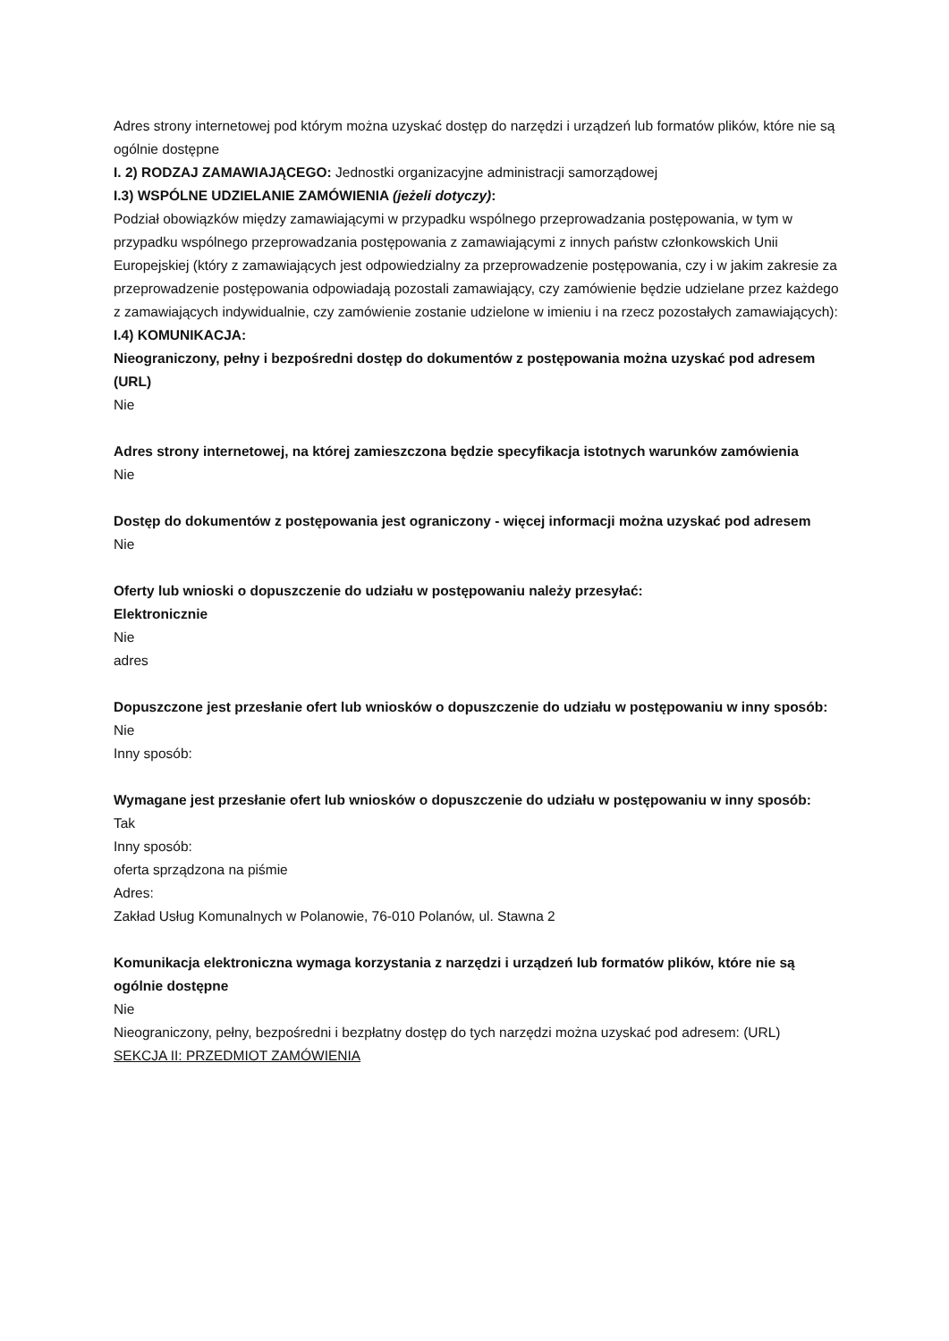Adres strony internetowej pod którym można uzyskać dostęp do narzędzi i urządzeń lub formatów plików, które nie są ogólnie dostępne
I. 2) RODZAJ ZAMAWIAJĄCEGO: Jednostki organizacyjne administracji samorządowej
I.3) WSPÓLNE UDZIELANIE ZAMÓWIENIA (jeżeli dotyczy):
Podział obowiązków między zamawiającymi w przypadku wspólnego przeprowadzania postępowania, w tym w przypadku wspólnego przeprowadzania postępowania z zamawiającymi z innych państw członkowskich Unii Europejskiej (który z zamawiających jest odpowiedzialny za przeprowadzenie postępowania, czy i w jakim zakresie za przeprowadzenie postępowania odpowiadają pozostali zamawiający, czy zamówienie będzie udzielane przez każdego z zamawiających indywidualnie, czy zamówienie zostanie udzielone w imieniu i na rzecz pozostałych zamawiających):
I.4) KOMUNIKACJA:
Nieograniczony, pełny i bezpośredni dostęp do dokumentów z postępowania można uzyskać pod adresem (URL)
Nie
Adres strony internetowej, na której zamieszczona będzie specyfikacja istotnych warunków zamówienia
Nie
Dostęp do dokumentów z postępowania jest ograniczony - więcej informacji można uzyskać pod adresem
Nie
Oferty lub wnioski o dopuszczenie do udziału w postępowaniu należy przesyłać:
Elektronicznie
Nie
adres
Dopuszczone jest przesłanie ofert lub wniosków o dopuszczenie do udziału w postępowaniu w inny sposób:
Nie
Inny sposób:
Wymagane jest przesłanie ofert lub wniosków o dopuszczenie do udziału w postępowaniu w inny sposób:
Tak
Inny sposób:
oferta sprządzona na piśmie
Adres:
Zakład Usług Komunalnych w Polanowie, 76-010 Polanów, ul. Stawna 2
Komunikacja elektroniczna wymaga korzystania z narzędzi i urządzeń lub formatów plików, które nie są ogólnie dostępne
Nie
Nieograniczony, pełny, bezpośredni i bezpłatny dostęp do tych narzędzi można uzyskać pod adresem: (URL)
SEKCJA II: PRZEDMIOT ZAMÓWIENIA